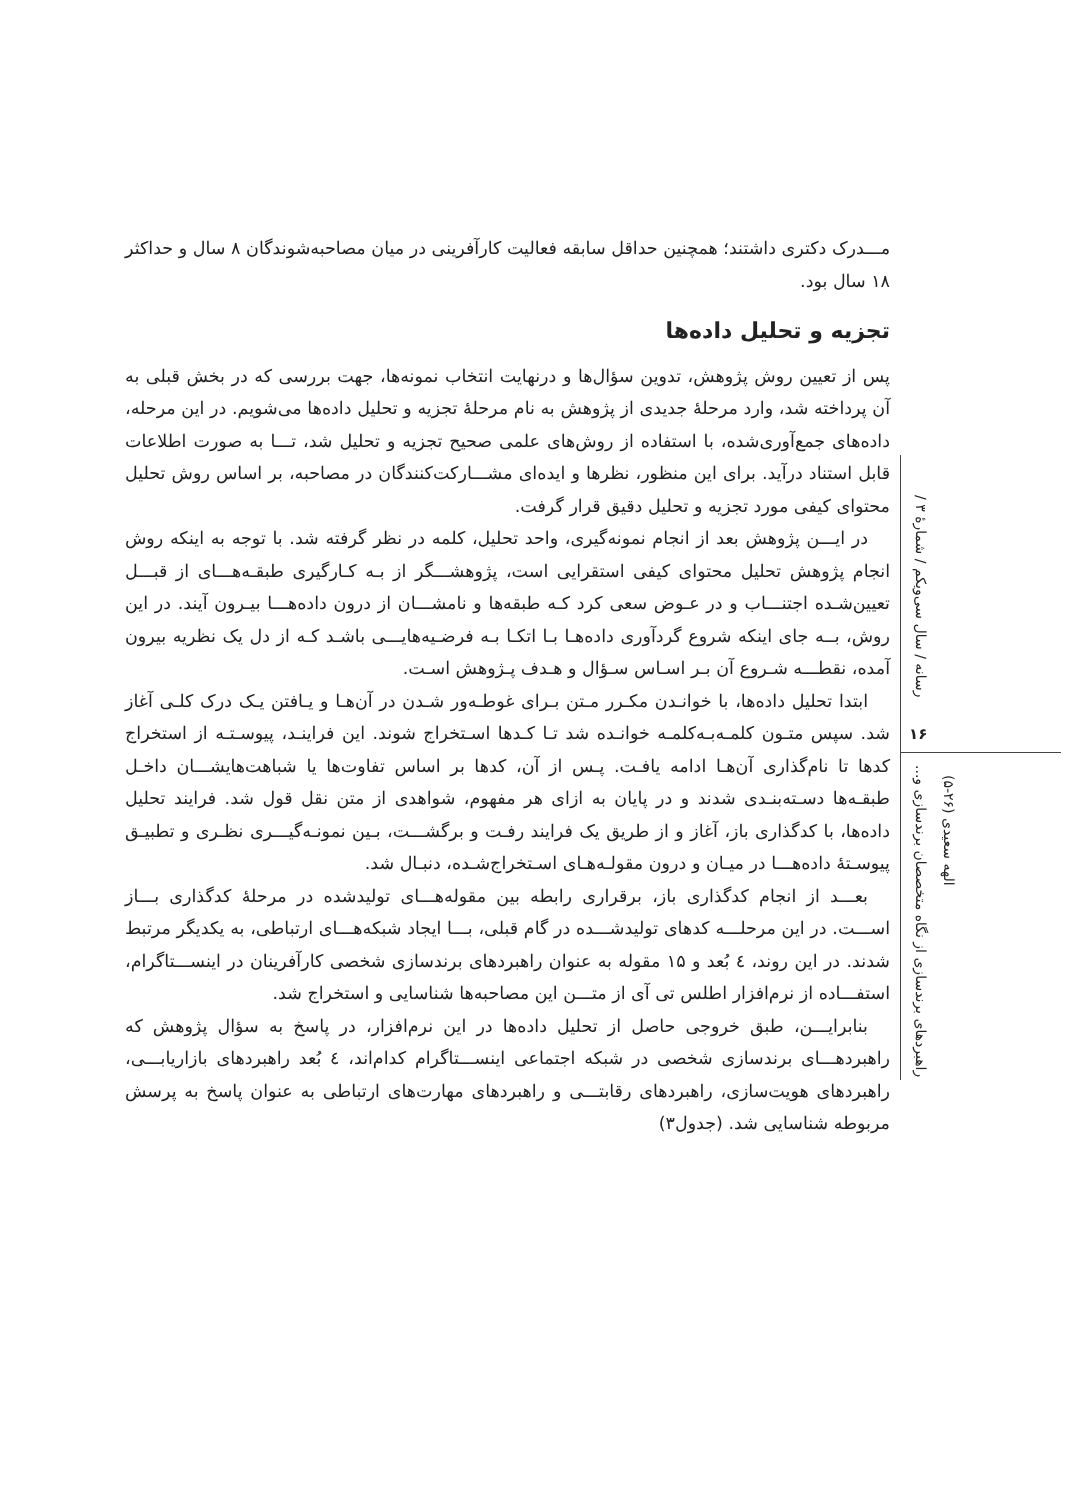مـــدرک دکتری داشتند؛ همچنین حداقل سابقه فعالیت کارآفرینی در میان مصاحبه‌شوندگان ۸ سال و حداکثر ۱۸ سال بود.
تجزیه و تحلیل داده‌ها
پس از تعیین روش پژوهش، تدوین سؤال‌ها و درنهایت انتخاب نمونه‌ها، جهت بررسی که در بخش قبلی به آن پرداخته شد، وارد مرحلۀ جدیدی از پژوهش به نام مرحلۀ تجزیه و تحلیل داده‌ها می‌شویم. در این مرحله، داده‌های جمع‌آوری‌شده، با استفاده از روش‌های علمی صحیح تجزیه و تحلیل شد، تـــا به صورت اطلاعات قابل استناد درآید. برای این منظور، نظرها و ایده‌ای مشـــارکت‌کنندگان در مصاحبه، بر اساس روش تحلیل محتوای کیفی مورد تجزیه و تحلیل دقیق قرار گرفت.
در ایـــن پژوهش بعد از انجام نمونه‌گیری، واحد تحلیل، کلمه در نظر گرفته شد. با توجه به اینکه روش انجام پژوهش تحلیل محتوای کیفی استقرایی است، پژوهشـــگر از بـه کـارگیری طبقـه‌هـــای از قبـــل تعیین‌شـده اجتنـــاب و در عـوض سعی کرد کـه طبقه‌ها و نامشـــان از درون داده‌هـــا بیـرون آیند. در این روش، بــه جای اینکه شروع گردآوری داده‌هـا بـا اتکـا بـه فرضـیه‌هایـــی باشـد کـه از دل یک نظریه بیرون آمده، نقطـــه شـروع آن بـر اسـاس سـؤال و هـدف پـژوهش اسـت.
ابتدا تحلیل داده‌ها، با خوانـدن مکـرر مـتن بـرای غوطـه‌ور شـدن در آن‌هـا و یـافتن یـک درک کلـی آغاز شد. سپس متـون کلمـه‌بـه‌کلمـه خوانـده شد تـا کـدها اسـتخراج شوند. این فراینـد، پیوسـتـه از استخراج کدها تا نام‌گذاری آن‌هـا ادامه یافـت. پـس از آن، کدها بر اساس تفاوت‌ها یا شباهت‌هایشـــان داخـل طبقـه‌ها دسـته‌بنـدی شدند و در پایان به ازای هر مفهوم، شواهدی از متن نقل قول شد. فرایند تحلیل داده‌ها، با کدگذاری باز، آغاز و از طریق یک فرایند رفـت و برگشـــت، بـین نمونـه‌گیـــری نظـری و تطبیـق پیوسـتۀ داده‌هـــا در میـان و درون مقولـه‌هـای اسـتخراج‌شـده، دنبـال شد.
بعـــد از انجام کدگذاری باز، برقراری رابطه بین مقوله‌هـــای تولیدشده در مرحلۀ کدگذاری بـــاز اســـت. در این مرحلـــه کدهای تولیدشـــده در گام قبلی، بـــا ایجاد شبکه‌هـــای ارتباطی، به یکدیگر مرتبط شدند. در این روند، ٤ بُعد و ۱۵ مقوله به عنوان راهبردهای برندسازی شخصی کارآفرینان در اینســـتاگرام، استفـــاده از نرم‌افزار اطلس تی آی از متـــن این مصاحبه‌ها شناسایی و استخراج شد.
بنابرایـــن، طبق خروجی حاصل از تحلیل داده‌ها در این نرم‌افزار، در پاسخ به سؤال پژوهش که راهبردهـــای برندسازی شخصی در شبکه اجتماعی اینســـتاگرام کدام‌اند، ٤ بُعد راهبردهای بازاریابـــی، راهبردهای هویت‌سازی، راهبردهای رقابتـــی و راهبردهای مهارت‌های ارتباطی به عنوان پاسخ به پرسش مربوطه شناسایی شد. (جدول۳)
رسانه / سال سی‌ویکم / شمارۀ ۳ /
۱۶
راهبردهای برندسازی از نگاه متخصصان برندسازی و...
الهه سعیدی (۲۶-۵)